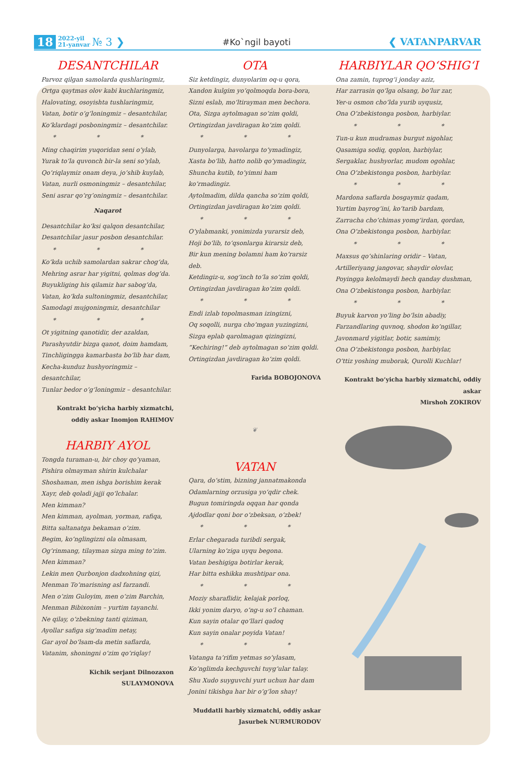18 2022-yil
21-yanvar № 3 ❯ #Ko`ngil bayoti ❮ VATANPARVAR
DESANTCHILAR
Parvoz qilgan samolarda qushlaringmiz,
Ortga qaytmas olov kabi kuchlaringmiz,
Halovating, osoyishta tushlaringmiz,
Vatan, botir o‘g‘loningmiz – desantchilar,
Ko‘klardagi posboningmiz – desantchilar.
* * *
Ming chaqirim yuqoridan seni o‘ylab,
Yurak to‘la quvonch bir-la seni so‘ylab,
Qo‘riqlaymiz onam deya, jo‘shib kuylab,
Vatan, nurli osmoningmiz – desantchilar,
Seni asrar qo‘rg‘oningmiz – desantchilar.
Naqarot
Desantchilar ko‘ksi qalqon desantchilar,
Desantchilar jasur posbon desantchilar.
* * *
Ko‘kda uchib samolardan sakrar chog‘da,
Mehring asrar har yigitni, qolmas dog‘da.
Buyukliging his qilamiz har sabog‘da,
Vatan, ko‘kda sultoningmiz, desantchilar,
Samodagi mujgoningmiz, desantchilar
* * *
Ot yigitning qanotidir, der azaldan,
Parashyutdir bizga qanot, doim hamdam,
Tinchligingga kamarbasta bo‘lib har dam,
Kecha-kunduz hushyoringmiz – desantchilar,
Tunlar bedor o‘g‘loningmiz – desantchilar.
Kontrakt bo‘yicha harbiy xizmatchi,
oddiy askar Inomjon RAHIMOV
HARBIY AYOL
Tongda turaman-u, bir choy qo‘yaman,
Pishira olmayman shirin kulchalar
Shoshaman, men ishga borishim kerak
Xayr, deb qoladi jajji qo‘lchalar.
Men kimman?
Men kimman, ayolman, yorman, rafiqa,
Bitta saltanatga bekaman o‘zim.
Begim, ko‘nglingizni ola olmasam,
Og‘rinmang, tilayman sizga ming to‘zim.
Men kimman?
Lekin men Qurbonjon dadxohning qizi,
Menman To‘marisning asl farzandi.
Men o‘zim Guloyim, men o‘zim Barchin,
Menman Bibixonim – yurtim tayanchi.
Ne qilay, o‘zbekning tanti qiziman,
Ayollar safiga sig‘madim netay,
Gar ayol bo‘lsam-da metin saflarda,
Vatanim, shoningni o‘zim qo‘riqlay!
Kichik serjant Dilnozaxon SULAYMONOVA
OTA
Siz ketdingiz, dunyolarim oq-u qora,
Xandon kulgim yo‘qolmoqda bora-bora,
Sizni eslab, mo‘ltirayman men bechora.
Ota, Sizga aytolmagan so‘zim qoldi,
Ortingizdan javdiragan ko‘zim qoldi.
* * *
Dunyolarga, havolarga to‘ymadingiz,
Xasta bo‘lib, hatto nolib qo‘ymadingiz,
Shuncha kutib, to‘yimni ham ko‘rmadingiz.
Aytolmadim, dilda qancha so‘zim qoldi,
Ortingizdan javdiragan ko‘zim qoldi.
* * *
O‘ylabmanki, yonimizda yurarsiz deb,
Hoji bo‘lib, to‘qsonlarga kirarsiz deb,
Bir kun mening bolamni ham ko‘rarsiz deb.
Ketdingiz-u, sog‘inch to‘la so‘zim qoldi,
Ortingizdan javdiragan ko‘zim qoldi.
* * *
Endi izlab topolmasman izingizni,
Oq soqolli, nurga cho‘mgan yuzingizni,
Sizga eplab qarolmagan qizingizni,
“Kechiring!” deb aytolmagan so‘zim qoldi.
Ortingizdan javdiragan ko‘zim qoldi.
Farida BOBOJONOVA
❦
VATAN
Qara, do‘stim, bizning jannatmakonda
Odamlarning orzusiga yo‘qdir chek.
Bugun tomiringda oqqan har qonda
Ajdodlar qoni bor o‘zbeksan, o‘zbek!
* * *
Erlar chegarada turibdi sergak,
Ularning ko‘ziga uyqu begona.
Vatan beshigiga botirlar kerak,
Har bitta eshikka mushtipar ona.
* * *
Moziy sharaflidir, kelajak porloq,
Ikki yonim daryo, o‘ng-u so‘l chaman.
Kun sayin otalar qo‘llari qadoq
Kun sayin onalar poyida Vatan!
* * *
Vatanga ta’rifim yetmas so‘ylasam,
Ko‘nglimda kechguvchi tuyg‘ular talay.
Shu Xudo suyguvchi yurt uchun har dam
Jonini tikishga har bir o‘g‘lon shay!
Muddatli harbiy xizmatchi, oddiy askar
Jasurbek NURMURODOV
HARBIYLAR QO‘SHIG‘I
Ona zamin, tuprog‘i jonday aziz,
Har zarrasin qo‘lga olsang, bo‘lur zar,
Yer-u osmon cho‘lda yurib uyqusiz,
Ona O‘zbekistonga posbon, harbiylar.
* * *
Tun-u kun mudramas burgut nigohlar,
Qasamiga sodiq, qoplon, harbiylar,
Sergaklar, hushyorlar, mudom ogohlar,
Ona O‘zbekistonga posbon, harbiylar.
* * *
Mardona saflarda bosgaymiz qadam,
Yurtim bayrog‘ini, ko‘tarib bardam,
Zarracha cho‘chimas yomg‘irdan, qordan,
Ona O‘zbekistonga posbon, harbiylar.
* * *
Maxsus qo‘shinlaring oridir – Vatan,
Artilleriyang jangovar, shaydir olovlar,
Poyingga kelolmaydi hech qanday dushman,
Ona O‘zbekistonga posbon, harbiylar.
* * *
Buyuk karvon yo‘ling bo‘lsin abadiy,
Farzandlaring quvnoq, shodon ko‘ngillar,
Javonmard yigitlar, botir, samimiy,
Ona O‘zbekistonga posbon, harbiylar,
O‘ttiz yoshing muborak, Qurolli Kuchlar!
Kontrakt bo‘yicha harbiy xizmatchi, oddiy askar
Mirshoh ZOKIROV